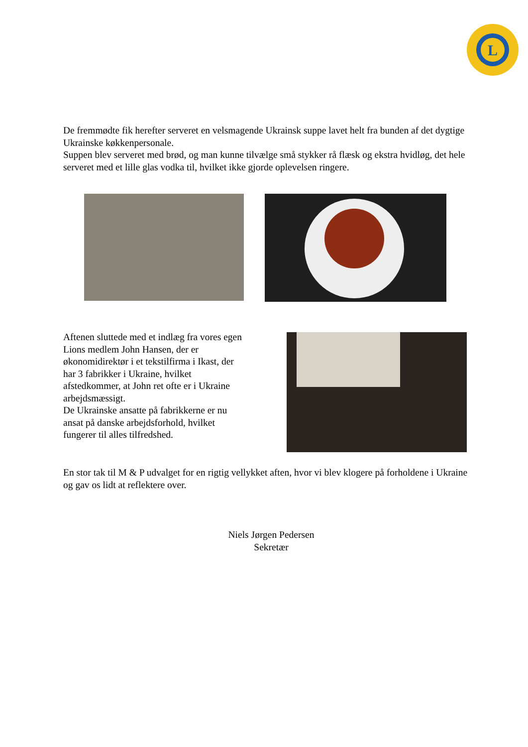L
De fremmødte fik herefter serveret en velsmagende Ukrainsk suppe lavet helt fra bunden af det dygtige Ukrainske køkkenpersonale.
Suppen blev serveret med brød, og man kunne tilvælge små stykker rå flæsk og ekstra hvidløg, det hele serveret med et lille glas vodka til, hvilket ikke gjorde oplevelsen ringere.
Aftenen sluttede med et indlæg fra vores egen Lions medlem John Hansen, der er økonomidirektør i et tekstilfirma i Ikast, der har 3 fabrikker i Ukraine, hvilket afstedkommer, at John ret ofte er i Ukraine arbejdsmæssigt.
De Ukrainske ansatte på fabrikkerne er nu ansat på danske arbejdsforhold, hvilket fungerer til alles tilfredshed.
En stor tak til M & P udvalget for en rigtig vellykket aften, hvor vi blev klogere på forholdene i Ukraine og gav os lidt at reflektere over.
Niels Jørgen Pedersen
Sekretær